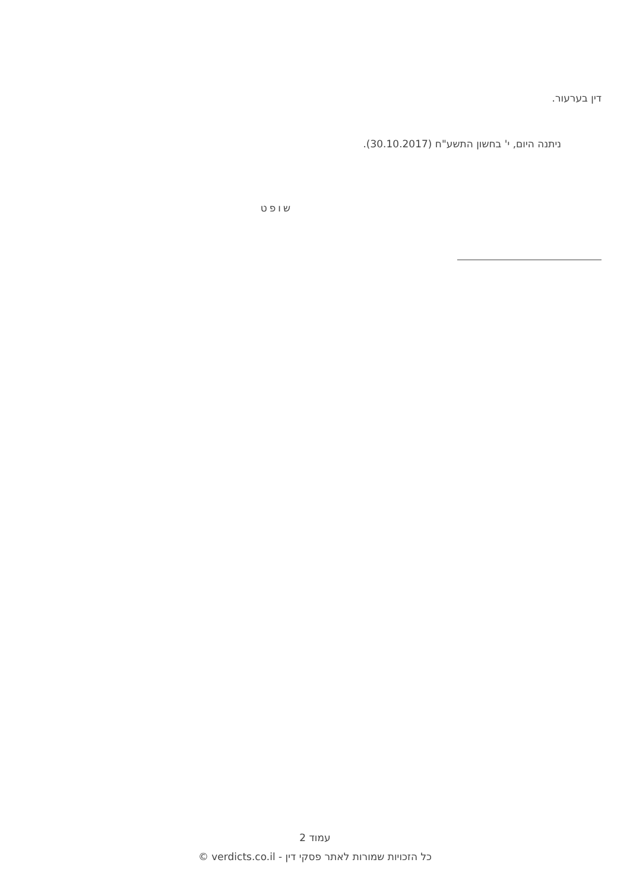דין בערעור.
ניתנה היום, י' בחשון התשע"ח (30.10.2017).
שופט
עמוד 2
כל הזכויות שמורות לאתר פסקי דין - verdicts.co.il ©